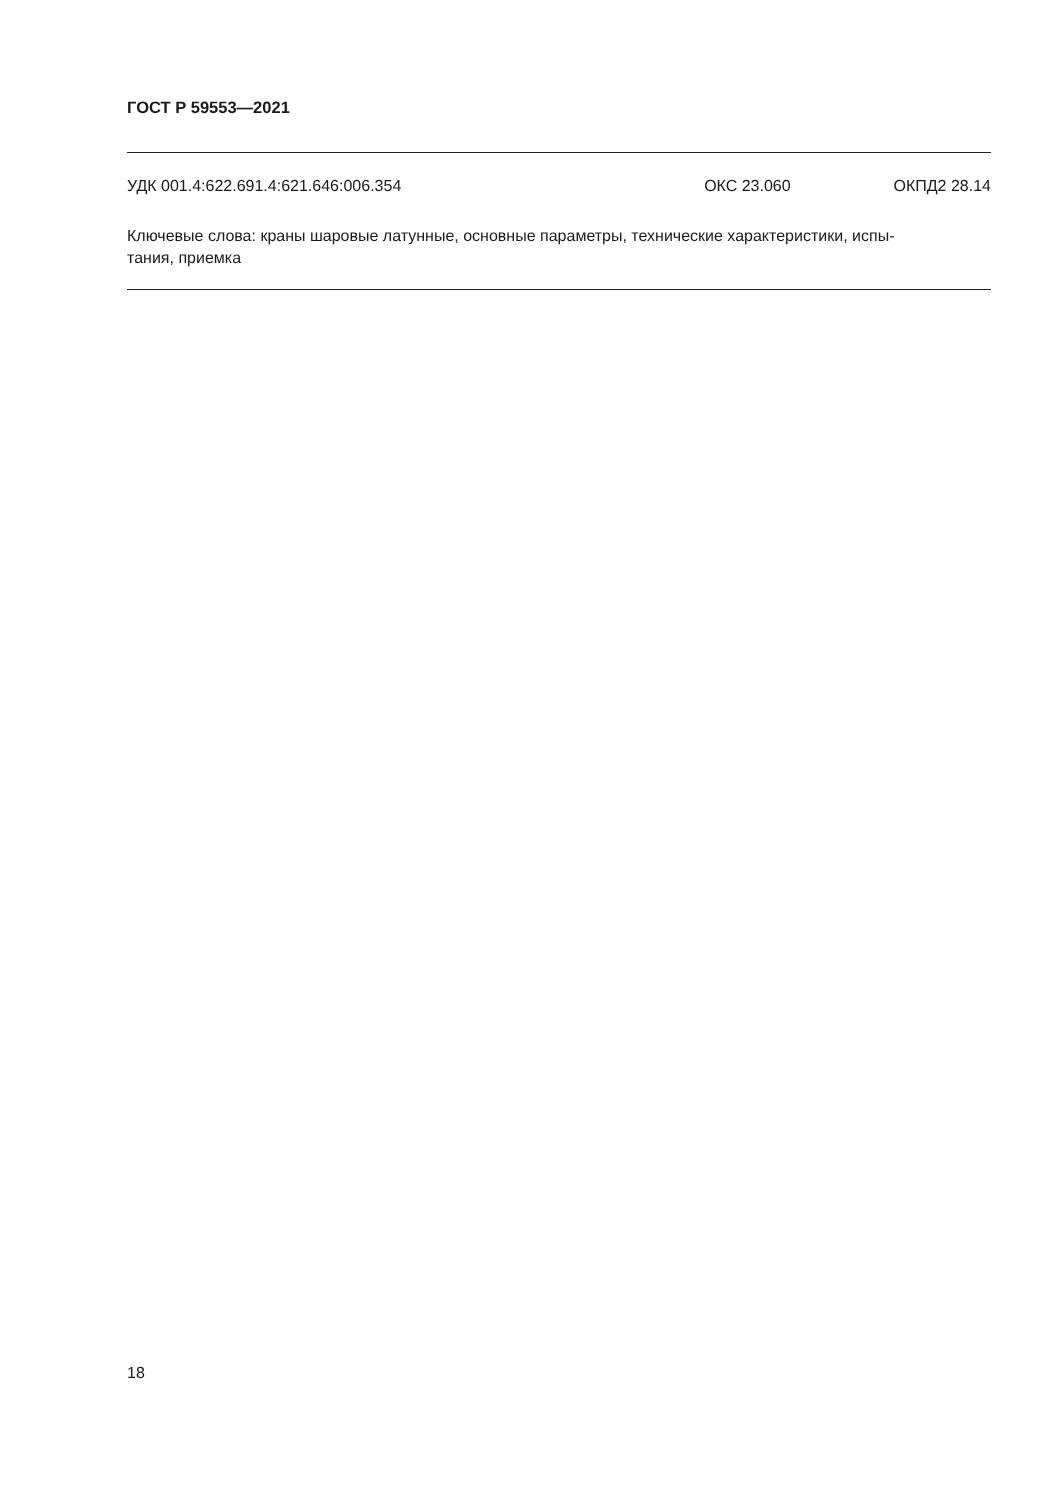ГОСТ Р 59553—2021
УДК 001.4:622.691.4:621.646:006.354 ОКС 23.060 ОКПД2 28.14
Ключевые слова: краны шаровые латунные, основные параметры, технические характеристики, испы-
тания, приемка
18